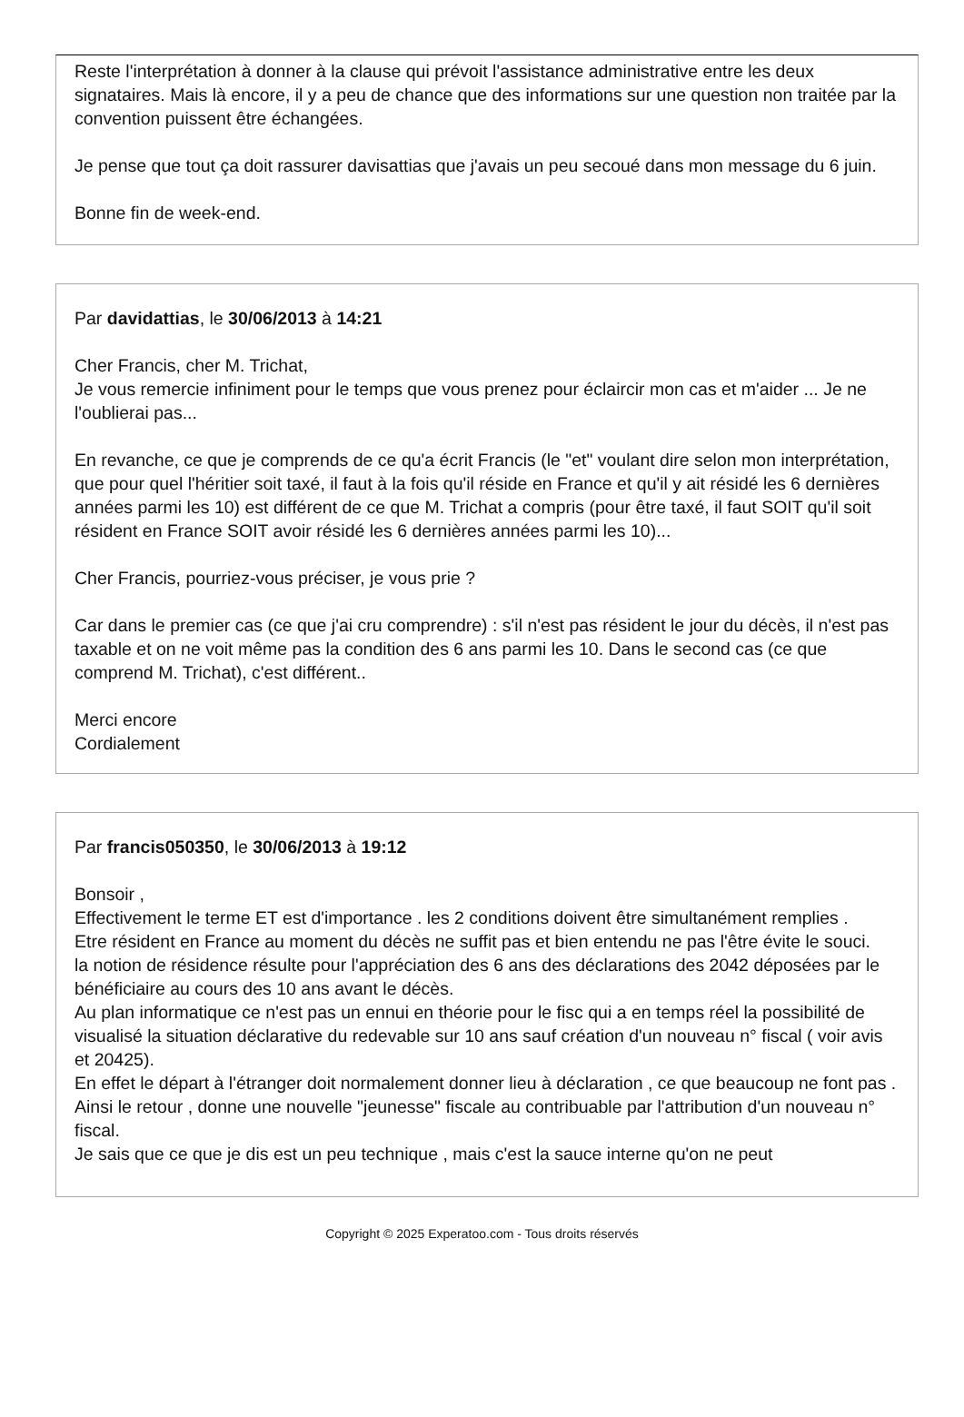Reste l'interprétation à donner à la clause qui prévoit l'assistance administrative entre les deux signataires. Mais là encore, il y a peu de chance que des informations sur une question non traitée par la convention puissent être échangées.
Je pense que tout ça doit rassurer davisattias que j'avais un peu secoué dans mon message du 6 juin.
Bonne fin de week-end.
Par davidattias, le 30/06/2013 à 14:21
Cher Francis, cher M. Trichat,
Je vous remercie infiniment pour le temps que vous prenez pour éclaircir mon cas et m'aider ... Je ne l'oublierai pas...
En revanche, ce que je comprends de ce qu'a écrit Francis (le "et" voulant dire selon mon interprétation, que pour quel l'héritier soit taxé, il faut à la fois qu'il réside en France et qu'il y ait résidé les 6 dernières années parmi les 10) est différent de ce que M. Trichat a compris (pour être taxé, il faut SOIT qu'il soit résident en France SOIT avoir résidé les 6 dernières années parmi les 10)...
Cher Francis, pourriez-vous préciser, je vous prie ?
Car dans le premier cas (ce que j'ai cru comprendre) : s'il n'est pas résident le jour du décès, il n'est pas taxable et on ne voit même pas la condition des 6 ans parmi les 10. Dans le second cas (ce que comprend M. Trichat), c'est différent..
Merci encore
Cordialement
Par francis050350, le 30/06/2013 à 19:12
Bonsoir ,
Effectivement le terme ET est d'importance . les 2 conditions doivent être simultanément remplies .
Etre résident en France au moment du décès ne suffit pas et bien entendu ne pas l'être évite le souci.
la notion de résidence résulte pour l'appréciation des 6 ans des déclarations des 2042 déposées par le bénéficiaire au cours des 10 ans avant le décès.
Au plan informatique ce n'est pas un ennui en théorie pour le fisc qui a en temps réel la possibilité de visualisé la situation déclarative du redevable sur 10 ans sauf création d'un nouveau n° fiscal ( voir avis et 20425).
En effet le départ à l'étranger doit normalement donner lieu à déclaration , ce que beaucoup ne font pas . Ainsi le retour , donne une nouvelle "jeunesse" fiscale au contribuable par l'attribution d'un nouveau n° fiscal.
Je sais que ce que je dis est un peu technique , mais c'est la sauce interne qu'on ne peut
Copyright © 2025 Experatoo.com - Tous droits réservés